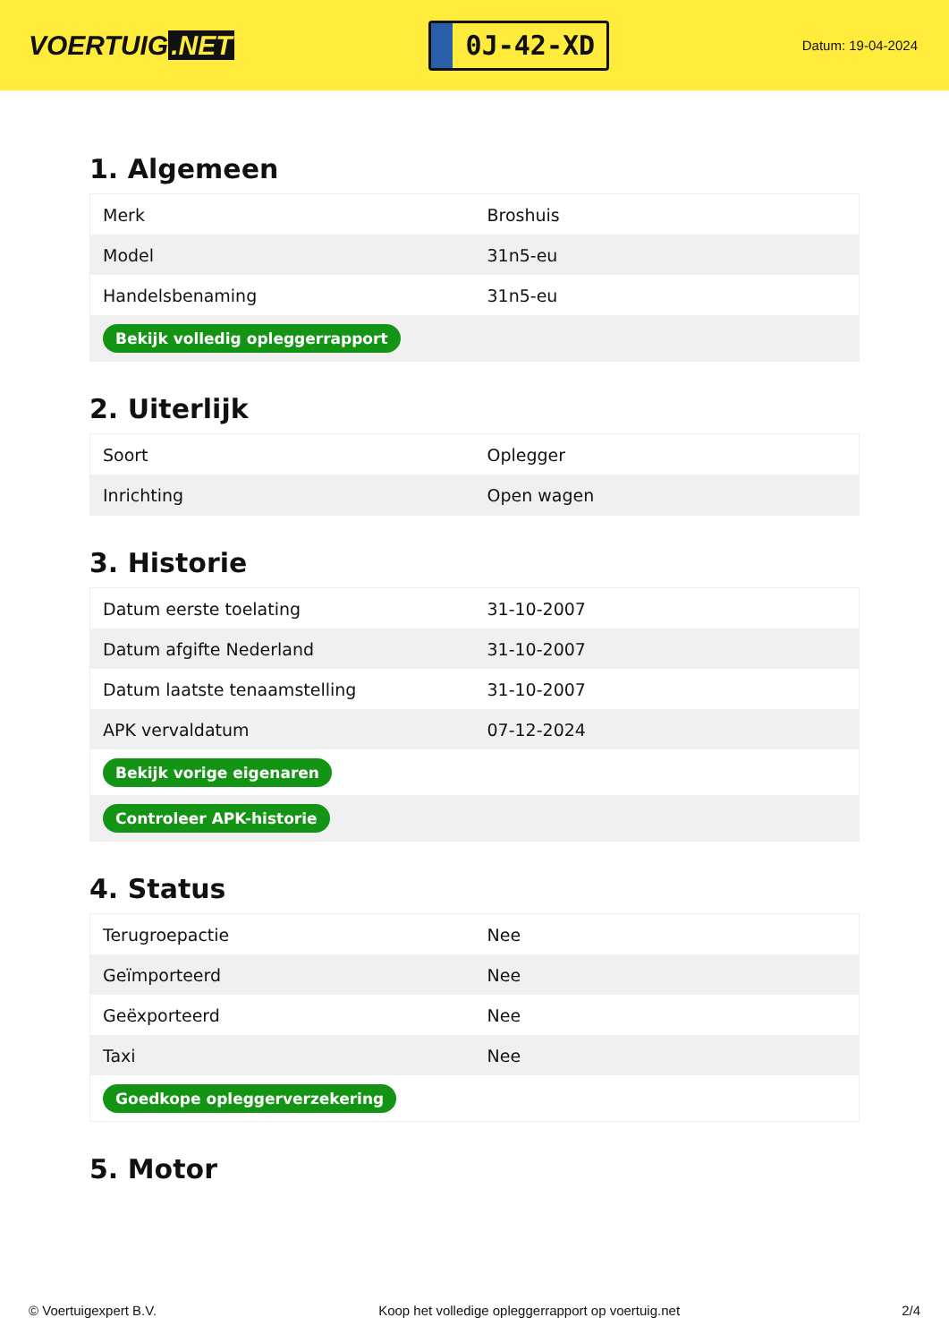VOERTUIG.NET
0J-42-XD
Datum: 19-04-2024
1. Algemeen
| Merk | Broshuis |
| Model | 31n5-eu |
| Handelsbenaming | 31n5-eu |
| Bekijk volledig opleggerrapport | |
2. Uiterlijk
| Soort | Oplegger |
| Inrichting | Open wagen |
3. Historie
| Datum eerste toelating | 31-10-2007 |
| Datum afgifte Nederland | 31-10-2007 |
| Datum laatste tenaamstelling | 31-10-2007 |
| APK vervaldatum | 07-12-2024 |
| Bekijk vorige eigenaren | |
| Controleer APK-historie | |
4. Status
| Terugroepactie | Nee |
| Geïmporteerd | Nee |
| Geëxporteerd | Nee |
| Taxi | Nee |
| Goedkope opleggerverzekering | |
5. Motor
© Voertuigexpert B.V. Koop het volledige opleggerrapport op voertuig.net 2/4